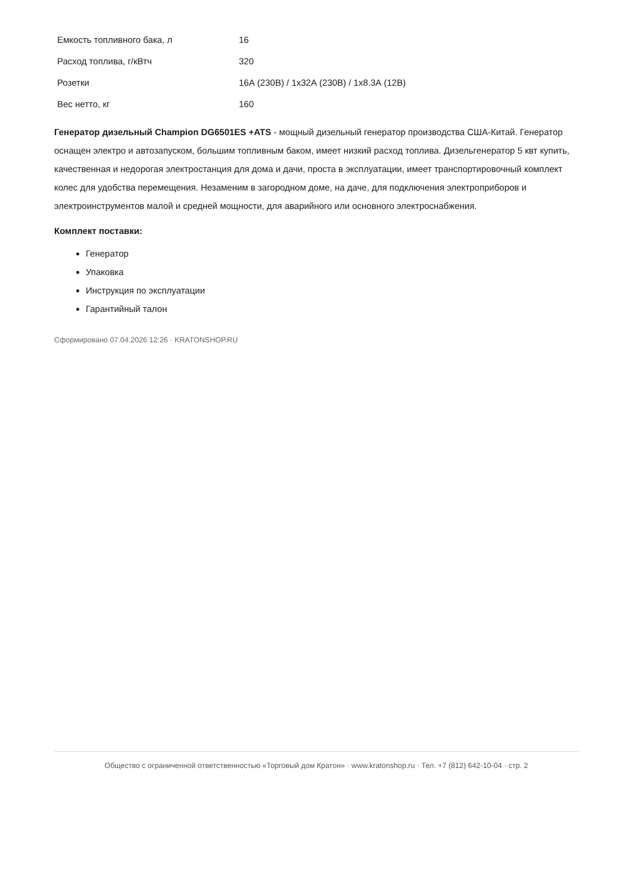| Емкость топливного бака, л | 16 |
| Расход топлива, г/кВтч | 320 |
| Розетки | 16А (230В) / 1х32А (230В) / 1х8.3А (12В) |
| Вес нетто, кг | 160 |
Генератор дизельный Champion DG6501ES +ATS - мощный дизельный генератор производства США-Китай. Генератор оснащен электро и автозапуском, большим топливным баком, имеет низкий расход топлива. Дизельгенератор 5 квт купить, качественная и недорогая электростанция для дома и дачи, проста в эксплуатации, имеет транспортировочный комплект колес для удобства перемещения. Незаменим в загородном доме, на даче, для подключения электроприборов и электроинструментов малой и средней мощности, для аварийного или основного электроснабжения.
Комплект поставки:
Генератор
Упаковка
Инструкция по эксплуатации
Гарантийный талон
Сформировано 07.04.2026 12:26 · KRATONSHOP.RU
Общество с ограниченной ответственностью «Торговый дом Кратон» · www.kratonshop.ru · Тел. +7 (812) 642-10-04 · стр. 2